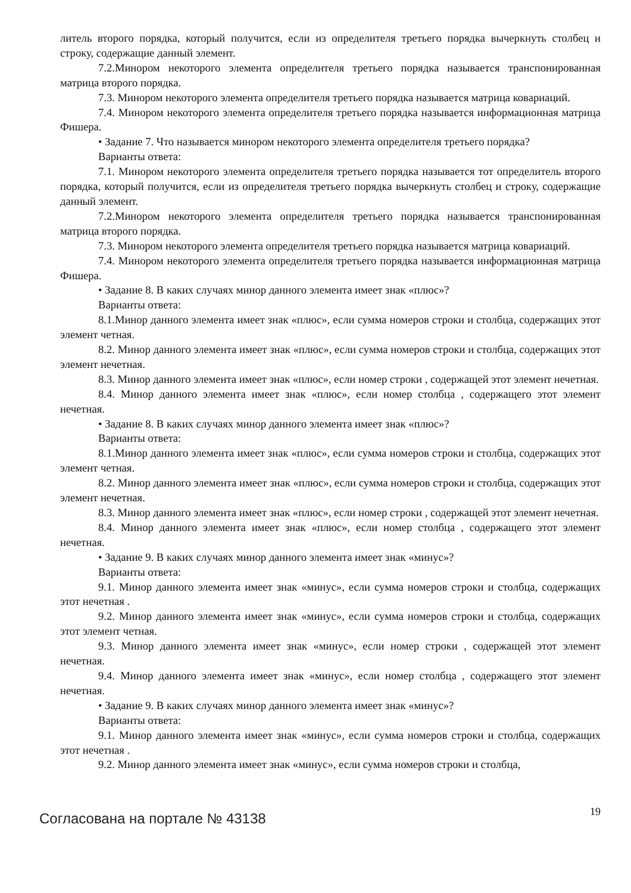литель второго порядка, который получится, если из определителя третьего порядка вычеркнуть столбец и строку, содержащие данный элемент.
7.2.Минором некоторого элемента определителя третьего порядка называется транспонированная матрица второго порядка.
7.3. Минором некоторого элемента определителя третьего порядка называется матрица ковариаций.
7.4. Минором некоторого элемента определителя третьего порядка называется информационная матрица Фишера.
• Задание 7. Что называется минором некоторого элемента определителя третьего порядка?
Варианты ответа:
7.1. Минором некоторого элемента определителя третьего порядка называется тот определитель второго порядка, который получится, если из определителя третьего порядка вычеркнуть столбец и строку, содержащие данный элемент.
7.2.Минором некоторого элемента определителя третьего порядка называется транспонированная матрица второго порядка.
7.3. Минором некоторого элемента определителя третьего порядка называется матрица ковариаций.
7.4. Минором некоторого элемента определителя третьего порядка называется информационная матрица Фишера.
• Задание 8. В каких случаях минор данного элемента имеет знак «плюс»?
Варианты ответа:
8.1.Минор данного элемента имеет знак «плюс», если сумма номеров строки и столбца, содержащих этот элемент четная.
8.2. Минор данного элемента имеет знак «плюс», если сумма номеров строки и столбца, содержащих этот элемент нечетная.
8.3. Минор данного элемента имеет знак «плюс», если номер строки , содержащей этот элемент нечетная.
8.4. Минор данного элемента имеет знак «плюс», если номер столбца , содержащего этот элемент нечетная.
• Задание 8. В каких случаях минор данного элемента имеет знак «плюс»?
Варианты ответа:
8.1.Минор данного элемента имеет знак «плюс», если сумма номеров строки и столбца, содержащих этот элемент четная.
8.2. Минор данного элемента имеет знак «плюс», если сумма номеров строки и столбца, содержащих этот элемент нечетная.
8.3. Минор данного элемента имеет знак «плюс», если номер строки , содержащей этот элемент нечетная.
8.4. Минор данного элемента имеет знак «плюс», если номер столбца , содержащего этот элемент нечетная.
• Задание 9. В каких случаях минор данного элемента имеет знак «минус»?
Варианты ответа:
9.1. Минор данного элемента имеет знак «минус», если сумма номеров строки и столбца, содержащих этот нечетная .
9.2. Минор данного элемента имеет знак «минус», если сумма номеров строки и столбца, содержащих этот элемент четная.
9.3. Минор данного элемента имеет знак «минус», если номер строки , содержащей этот элемент нечетная.
9.4. Минор данного элемента имеет знак «минус», если номер столбца , содержащего этот элемент нечетная.
• Задание 9. В каких случаях минор данного элемента имеет знак «минус»?
Варианты ответа:
9.1. Минор данного элемента имеет знак «минус», если сумма номеров строки и столбца, содержащих этот нечетная .
9.2. Минор данного элемента имеет знак «минус», если сумма номеров строки и столбца,
Согласована на портале № 43138
19